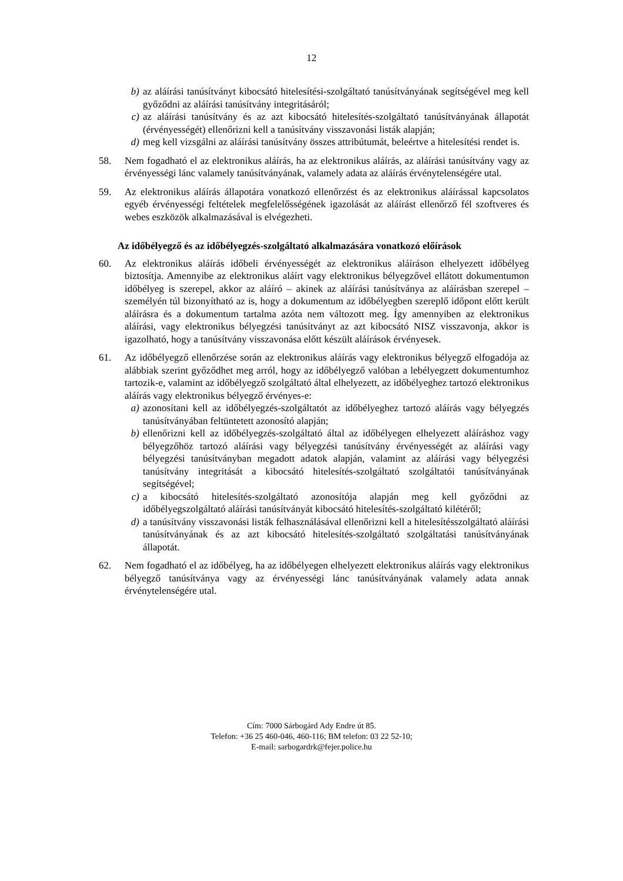12
b) az aláírási tanúsítványt kibocsátó hitelesítési-szolgáltató tanúsítványának segítségével meg kell győződni az aláírási tanúsítvány integritásáról;
c) az aláírási tanúsítvány és az azt kibocsátó hitelesítés-szolgáltató tanúsítványának állapotát (érvényességét) ellenőrizni kell a tanúsítvány visszavonási listák alapján;
d) meg kell vizsgálni az aláírási tanúsítvány összes attribútumát, beleértve a hitelesítési rendet is.
58. Nem fogadható el az elektronikus aláírás, ha az elektronikus aláírás, az aláírási tanúsítvány vagy az érvényességi lánc valamely tanúsítványának, valamely adata az aláírás érvénytelenségére utal.
59. Az elektronikus aláírás állapotára vonatkozó ellenőrzést és az elektronikus aláírással kapcsolatos egyéb érvényességi feltételek megfelelősségének igazolását az aláírást ellenőrző fél szoftveres és webes eszközök alkalmazásával is elvégezheti.
Az időbélyegző és az időbélyegzés-szolgáltató alkalmazására vonatkozó előírások
60. Az elektronikus aláírás időbeli érvényességét az elektronikus aláíráson elhelyezett időbélyeg biztosítja. Amennyibe az elektronikus aláírt vagy elektronikus bélyegzővel ellátott dokumentumon időbélyeg is szerepel, akkor az aláíró – akinek az aláírási tanúsítványa az aláírásban szerepel – személyén túl bizonyítható az is, hogy a dokumentum az időbélyegben szereplő időpont előtt került aláírásra és a dokumentum tartalma azóta nem változott meg. Így amennyiben az elektronikus aláírási, vagy elektronikus bélyegzési tanúsítványt az azt kibocsátó NISZ visszavonja, akkor is igazolható, hogy a tanúsítvány visszavonása előtt készült aláírások érvényesek.
61. Az időbélyegző ellenőrzése során az elektronikus aláírás vagy elektronikus bélyegző elfogadója az alábbiak szerint győződhet meg arról, hogy az időbélyegző valóban a lebélyegzett dokumentumhoz tartozik-e, valamint az időbélyegző szolgáltató által elhelyezett, az időbélyeghez tartozó elektronikus aláírás vagy elektronikus bélyegző érvényes-e:
a) azonosítani kell az időbélyegzés-szolgáltatót az időbélyeghez tartozó aláírás vagy bélyegzés tanúsítványában feltüntetett azonosító alapján;
b) ellenőrizni kell az időbélyegzés-szolgáltató által az időbélyegen elhelyezett aláíráshoz vagy bélyegzőhöz tartozó aláírási vagy bélyegzési tanúsítvány érvényességét az aláírási vagy bélyegzési tanúsítványban megadott adatok alapján, valamint az aláírási vagy bélyegzési tanúsítvány integritását a kibocsátó hitelesítés-szolgáltató szolgáltatói tanúsítványának segítségével;
c) a kibocsátó hitelesítés-szolgáltató azonosítója alapján meg kell győződni az időbélyegszolgáltató aláírási tanúsítványát kibocsátó hitelesítés-szolgáltató kilétéről;
d) a tanúsítvány visszavonási listák felhasználásával ellenőrizni kell a hitelesítésszolgáltató aláírási tanúsítványának és az azt kibocsátó hitelesítés-szolgáltató szolgáltatási tanúsítványának állapotát.
62. Nem fogadható el az időbélyeg, ha az időbélyegen elhelyezett elektronikus aláírás vagy elektronikus bélyegző tanúsítványa vagy az érvényességi lánc tanúsítványának valamely adata annak érvénytelenségére utal.
Cím: 7000 Sárbogárd Ady Endre út 85.
Telefon: +36 25 460-046, 460-116; BM telefon: 03 22 52-10;
E-mail: sarbogardrk@fejer.police.hu